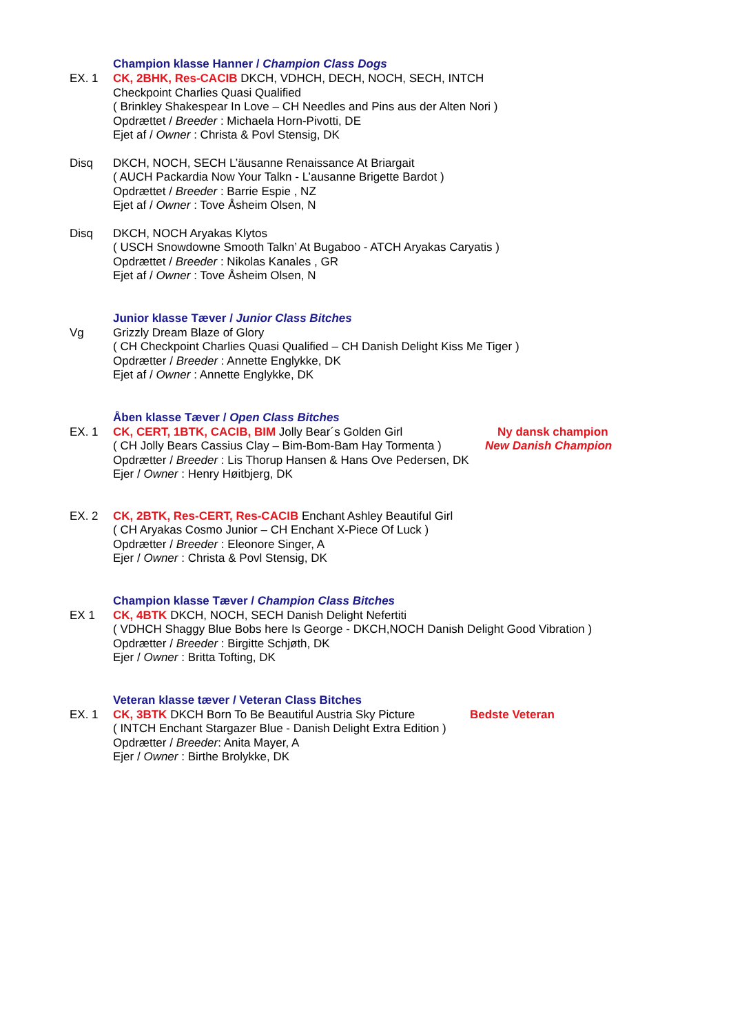Champion klasse Hanner / Champion Class Dogs
EX. 1 CK, 2BHK, Res-CACIB DKCH, VDHCH, DECH, NOCH, SECH, INTCH
Checkpoint Charlies Quasi Qualified
( Brinkley Shakespear In Love – CH Needles and Pins aus der Alten Nori )
Opdrættet / Breeder : Michaela Horn-Pivotti, DE
Ejet af / Owner : Christa & Povl Stensig, DK
Disq DKCH, NOCH, SECH L’äusanne Renaissance At Briargait
( AUCH Packardia Now Your Talkn - L’ausanne Brigette Bardot )
Opdrættet / Breeder : Barrie Espie , NZ
Ejet af / Owner : Tove Åsheim Olsen, N
Disq DKCH, NOCH Aryakas Klytos
( USCH Snowdowne Smooth Talkn’ At Bugaboo - ATCH Aryakas Caryatis )
Opdrættet / Breeder : Nikolas Kanales , GR
Ejet af / Owner : Tove Åsheim Olsen, N
Junior klasse Tæver / Junior Class Bitches
Vg Grizzly Dream Blaze of Glory
( CH Checkpoint Charlies Quasi Qualified – CH Danish Delight Kiss Me Tiger )
Opdrætter / Breeder : Annette Englykke, DK
Ejet af / Owner : Annette Englykke, DK
Åben klasse Tæver / Open Class Bitches
EX. 1 CK, CERT, 1BTK, CACIB, BIM Jolly Bear´s Golden Girl Ny dansk champion
( CH Jolly Bears Cassius Clay – Bim-Bom-Bam Hay Tormenta )
New Danish Champion
Opdrætter / Breeder : Lis Thorup Hansen & Hans Ove Pedersen, DK
Ejer / Owner : Henry Høitbjerg, DK
EX. 2 CK, 2BTK, Res-CERT, Res-CACIB Enchant Ashley Beautiful Girl
( CH Aryakas Cosmo Junior – CH Enchant X-Piece Of Luck )
Opdrætter / Breeder : Eleonore Singer, A
Ejer / Owner : Christa & Povl Stensig, DK
Champion klasse Tæver / Champion Class Bitches
EX 1 CK, 4BTK DKCH, NOCH, SECH Danish Delight Nefertiti
( VDHCH Shaggy Blue Bobs here Is George - DKCH,NOCH Danish Delight Good Vibration )
Opdrætter / Breeder : Birgitte Schjøth, DK
Ejer / Owner : Britta Tofting, DK
Veteran klasse tæver / Veteran Class Bitches
EX. 1 CK, 3BTK DKCH Born To Be Beautiful Austria Sky Picture
Bedste Veteran
( INTCH Enchant Stargazer Blue - Danish Delight Extra Edition )
Opdrætter / Breeder: Anita Mayer, A
Ejer / Owner : Birthe Brolykke, DK